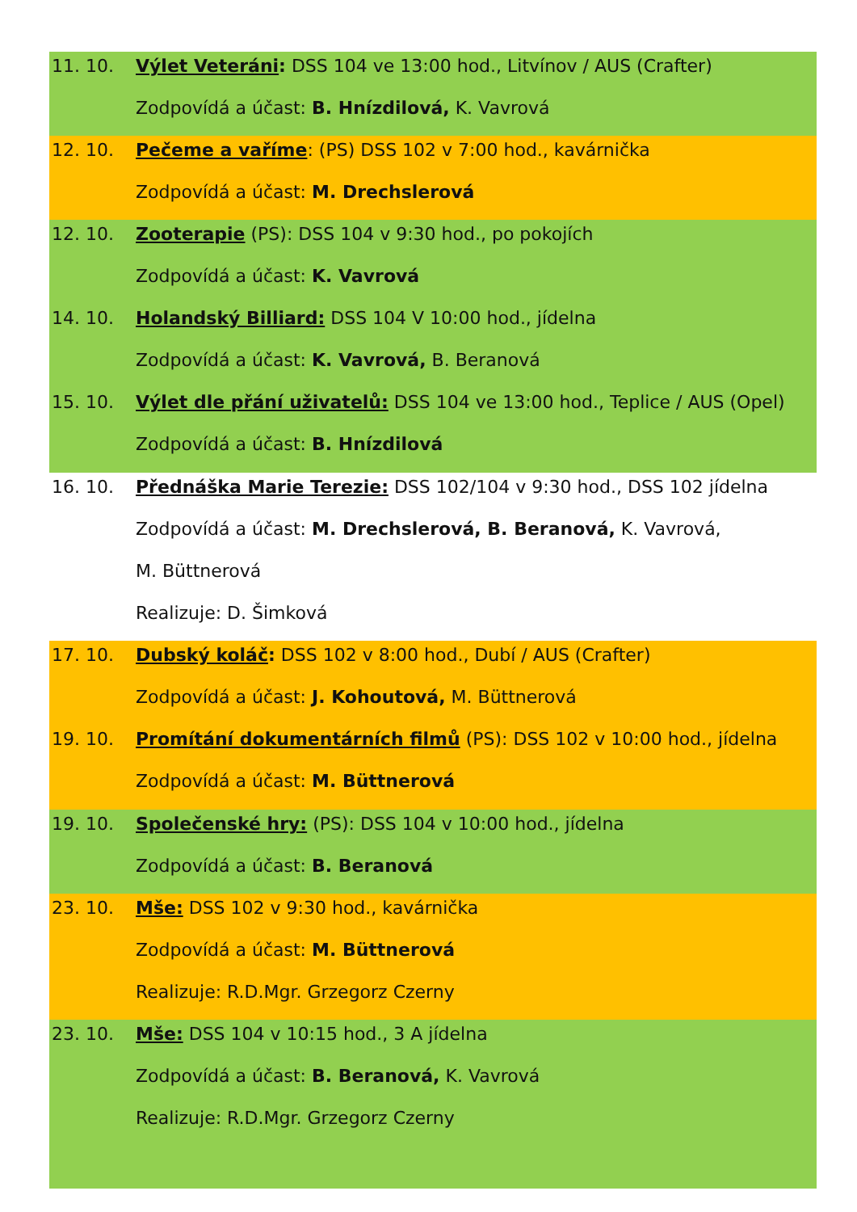11. 10. Výlet Veteráni: DSS 104 ve 13:00 hod., Litvínov / AUS (Crafter)
Zodpovídá a účast: B. Hnízdilová, K. Vavrová
12. 10. Pečeme a vaříme: (PS) DSS 102 v 7:00 hod., kavárnička
Zodpovídá a účast: M. Drechslerová
12. 10. Zooterapie (PS): DSS 104 v 9:30 hod., po pokojích
Zodpovídá a účast: K. Vavrová
14. 10. Holandský Billiard: DSS 104 V 10:00 hod., jídelna
Zodpovídá a účast: K. Vavrová, B. Beranová
15. 10. Výlet dle přání uživatelů: DSS 104 ve 13:00 hod., Teplice / AUS (Opel)
Zodpovídá a účast: B. Hnízdilová
16. 10. Přednáška Marie Terezie: DSS 102/104 v 9:30 hod., DSS 102 jídelna
Zodpovídá a účast: M. Drechslerová, B. Beranová, K. Vavrová,
M. Büttnerová
Realizuje: D. Šimková
17. 10. Dubský koláč: DSS 102 v 8:00 hod., Dubí / AUS (Crafter)
Zodpovídá a účast: J. Kohoutová, M. Büttnerová
19. 10. Promítání dokumentárních filmů (PS): DSS 102 v 10:00 hod., jídelna
Zodpovídá a účast: M. Büttnerová
19. 10. Společenské hry: (PS): DSS 104 v 10:00 hod., jídelna
Zodpovídá a účast: B. Beranová
23. 10. Mše: DSS 102 v 9:30 hod., kavárnička
Zodpovídá a účast: M. Büttnerová
Realizuje: R.D.Mgr. Grzegorz Czerny
23. 10. Mše: DSS 104 v 10:15 hod., 3 A jídelna
Zodpovídá a účast: B. Beranová, K. Vavrová
Realizuje: R.D.Mgr. Grzegorz Czerny